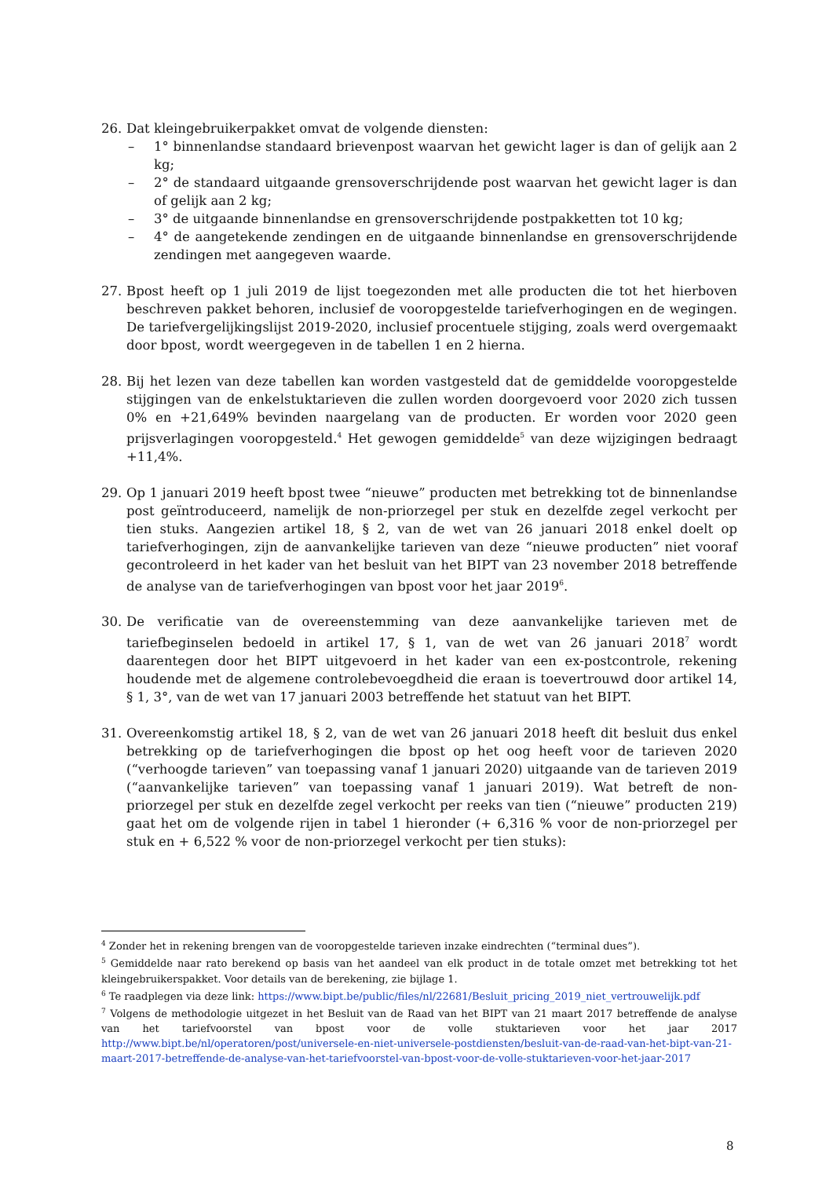26. Dat kleingebruikerpakket omvat de volgende diensten:
– 1° binnenlandse standaard brievenpost waarvan het gewicht lager is dan of gelijk aan 2 kg;
– 2° de standaard uitgaande grensoverschrijdende post waarvan het gewicht lager is dan of gelijk aan 2 kg;
– 3° de uitgaande binnenlandse en grensoverschrijdende postpakketten tot 10 kg;
– 4° de aangetekende zendingen en de uitgaande binnenlandse en grensoverschrijdende zendingen met aangegeven waarde.
27. Bpost heeft op 1 juli 2019 de lijst toegezonden met alle producten die tot het hierboven beschreven pakket behoren, inclusief de vooropgestelde tariefverhogingen en de wegingen. De tariefvergelijkingslijst 2019-2020, inclusief procentuele stijging, zoals werd overgemaakt door bpost, wordt weergegeven in de tabellen 1 en 2 hierna.
28. Bij het lezen van deze tabellen kan worden vastgesteld dat de gemiddelde vooropgestelde stijgingen van de enkelstuktarieven die zullen worden doorgevoerd voor 2020 zich tussen 0% en +21,649% bevinden naargelang van de producten. Er worden voor 2020 geen prijsverlagingen vooropgesteld.<sup>4</sup> Het gewogen gemiddelde<sup>5</sup> van deze wijzigingen bedraagt +11,4%.
29. Op 1 januari 2019 heeft bpost twee “nieuwe” producten met betrekking tot de binnenlandse post geïntroduceerd, namelijk de non-priorzegel per stuk en dezelfde zegel verkocht per tien stuks. Aangezien artikel 18, § 2, van de wet van 26 januari 2018 enkel doelt op tariefverhogingen, zijn de aanvankelijke tarieven van deze “nieuwe producten” niet vooraf gecontroleerd in het kader van het besluit van het BIPT van 23 november 2018 betreffende de analyse van de tariefverhogingen van bpost voor het jaar 2019<sup>6</sup>.
30. De verificatie van de overeenstemming van deze aanvankelijke tarieven met de tariefbeginselen bedoeld in artikel 17, § 1, van de wet van 26 januari 2018<sup>7</sup> wordt daarentegen door het BIPT uitgevoerd in het kader van een ex-postcontrole, rekening houdende met de algemene controlebevoegdheid die eraan is toevertrouwd door artikel 14, § 1, 3°, van de wet van 17 januari 2003 betreffende het statuut van het BIPT.
31. Overeenkomstig artikel 18, § 2, van de wet van 26 januari 2018 heeft dit besluit dus enkel betrekking op de tariefverhogingen die bpost op het oog heeft voor de tarieven 2020 (“verhoogde tarieven” van toepassing vanaf 1 januari 2020) uitgaande van de tarieven 2019 (“aanvankelijke tarieven” van toepassing vanaf 1 januari 2019). Wat betreft de non-priorzegel per stuk en dezelfde zegel verkocht per reeks van tien (“nieuwe” producten 219) gaat het om de volgende rijen in tabel 1 hieronder (+ 6,316 % voor de non-priorzegel per stuk en + 6,522 % voor de non-priorzegel verkocht per tien stuks):
<sup>4</sup> Zonder het in rekening brengen van de vooropgestelde tarieven inzake eindrechten (“terminal dues”).
<sup>5</sup> Gemiddelde naar rato berekend op basis van het aandeel van elk product in de totale omzet met betrekking tot het kleingebruikerspakket. Voor details van de berekening, zie bijlage 1.
<sup>6</sup> Te raadplegen via deze link: https://www.bipt.be/public/files/nl/22681/Besluit_pricing_2019_niet_vertrouwelijk.pdf
<sup>7</sup> Volgens de methodologie uitgezet in het Besluit van de Raad van het BIPT van 21 maart 2017 betreffende de analyse van het tariefvoorstel van bpost voor de volle stuktarieven voor het jaar 2017 http://www.bipt.be/nl/operatoren/post/universele-en-niet-universele-postdiensten/besluit-van-de-raad-van-het-bipt-van-21-maart-2017-betreffende-de-analyse-van-het-tariefvoorstel-van-bpost-voor-de-volle-stuktarieven-voor-het-jaar-2017
8